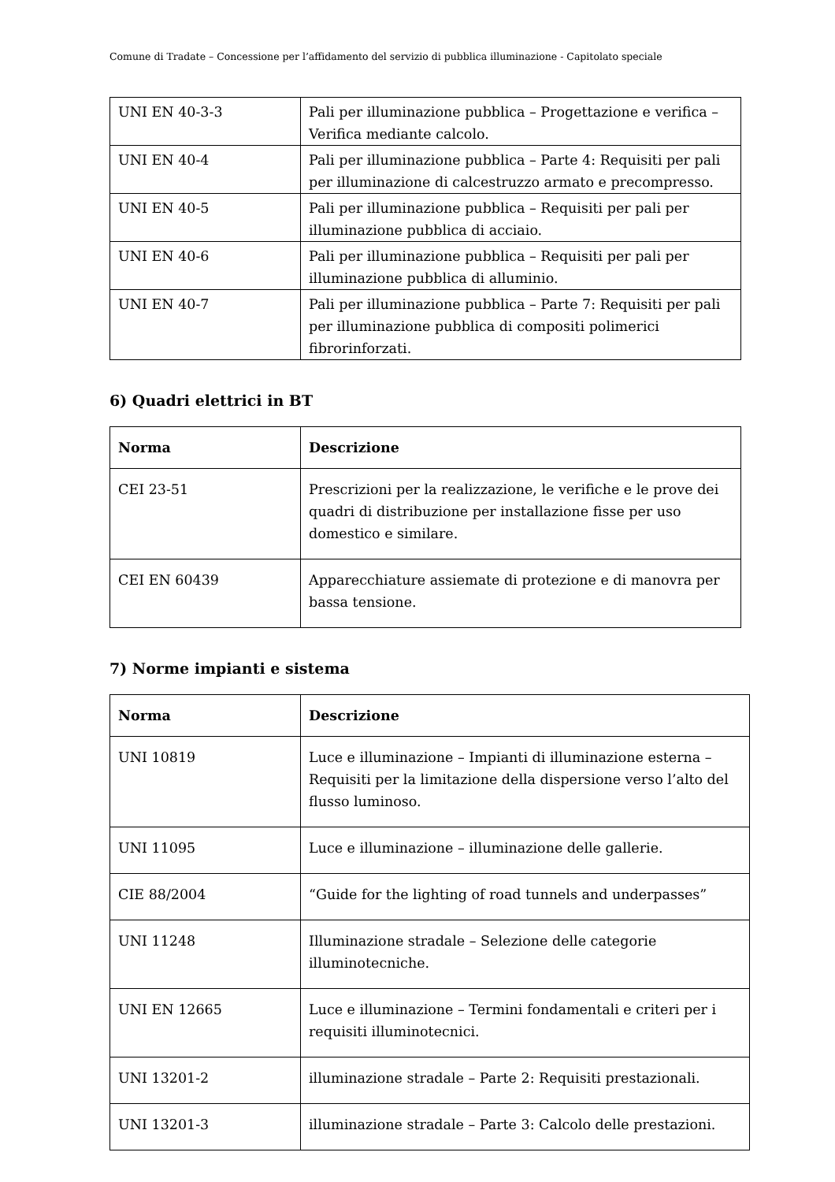Comune di Tradate – Concessione per l’affidamento del servizio di pubblica illuminazione - Capitolato speciale
| UNI EN 40-3-3 | Pali per illuminazione pubblica – Progettazione e verifica – Verifica mediante calcolo. |
| UNI EN 40-4 | Pali per illuminazione pubblica – Parte 4: Requisiti per pali per illuminazione di calcestruzzo armato e precompresso. |
| UNI EN 40-5 | Pali per illuminazione pubblica – Requisiti per pali per illuminazione pubblica di acciaio. |
| UNI EN 40-6 | Pali per illuminazione pubblica – Requisiti per pali per illuminazione pubblica di alluminio. |
| UNI EN 40-7 | Pali per illuminazione pubblica – Parte 7: Requisiti per pali per illuminazione pubblica di compositi polimerici fibrorinforzati. |
6) Quadri elettrici in BT
| Norma | Descrizione |
| --- | --- |
| CEI 23-51 | Prescrizioni per la realizzazione, le verifiche e le prove dei quadri di distribuzione per installazione fisse per uso domestico e similare. |
| CEI EN 60439 | Apparecchiature assiemate di protezione e di manovra per bassa tensione. |
7) Norme impianti e sistema
| Norma | Descrizione |
| --- | --- |
| UNI 10819 | Luce e illuminazione – Impianti di illuminazione esterna – Requisiti per la limitazione della dispersione verso l’alto del flusso luminoso. |
| UNI 11095 | Luce e illuminazione – illuminazione delle gallerie. |
| CIE 88/2004 | “Guide for the lighting of road tunnels and underpasses” |
| UNI 11248 | Illuminazione stradale – Selezione delle categorie illuminotecniche. |
| UNI EN 12665 | Luce e illuminazione – Termini fondamentali e criteri per i requisiti illuminotecnici. |
| UNI 13201-2 | illuminazione stradale – Parte 2: Requisiti prestazionali. |
| UNI 13201-3 | illuminazione stradale – Parte 3: Calcolo delle prestazioni. |